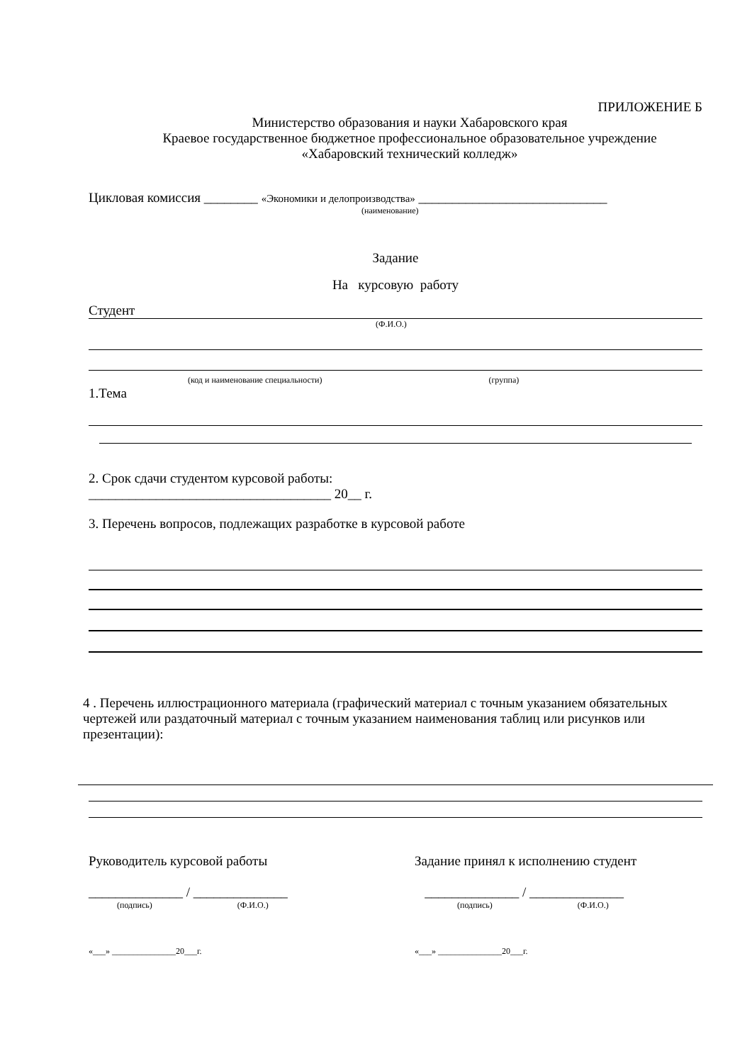ПРИЛОЖЕНИЕ Б
Министерство образования и науки Хабаровского края
Краевое государственное бюджетное профессиональное образовательное учреждение
«Хабаровский технический колледж»
Цикловая комиссия ________ «Экономики и делопроизводства» ____________________________
(наименование)
Задание
На курсовую работу
Студент
(Ф.И.О.)
(код и наименование специальности) (группа)
1.Тема
2. Срок сдачи студентом курсовой работы:
____________________________________ 20__ г.
3. Перечень вопросов, подлежащих разработке в курсовой работе
4 . Перечень иллюстрационного материала (графический материал с точным указанием обязательных чертежей или раздаточный материал с точным указанием наименования таблиц или рисунков или презентации):
Руководитель курсовой работы
______________ / ______________
(подпись) (Ф.И.О.)
«___» _______________20___г.
Задание принял к исполнению студент
______________ / ______________
(подпись) (Ф.И.О.)
«___» _______________20___г.